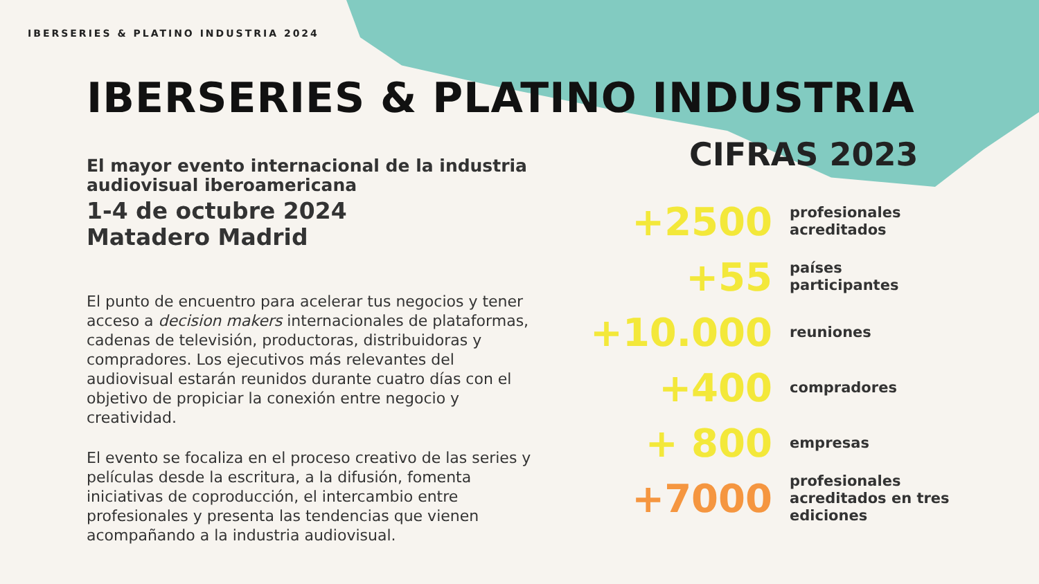IBERSERIES & PLATINO INDUSTRIA 2024
IBERSERIES & PLATINO INDUSTRIA
El mayor evento internacional de la industria audiovisual iberoamericana
1-4 de octubre 2024
Matadero Madrid
El punto de encuentro para acelerar tus negocios y tener acceso a decision makers internacionales de plataformas, cadenas de televisión, productoras, distribuidoras y compradores. Los ejecutivos más relevantes del audiovisual estarán reunidos durante cuatro días con el objetivo de propiciar la conexión entre negocio y creatividad.
El evento se focaliza en el proceso creativo de las series y películas desde la escritura, a la difusión, fomenta iniciativas de coproducción, el intercambio entre profesionales y presenta las tendencias que vienen acompañando a la industria audiovisual.
CIFRAS 2023
+2500
profesionales
acreditados
+55
países
participantes
+10.000
reuniones
+400
compradores
+ 800
empresas
+7000
profesionales
acreditados en tres
ediciones